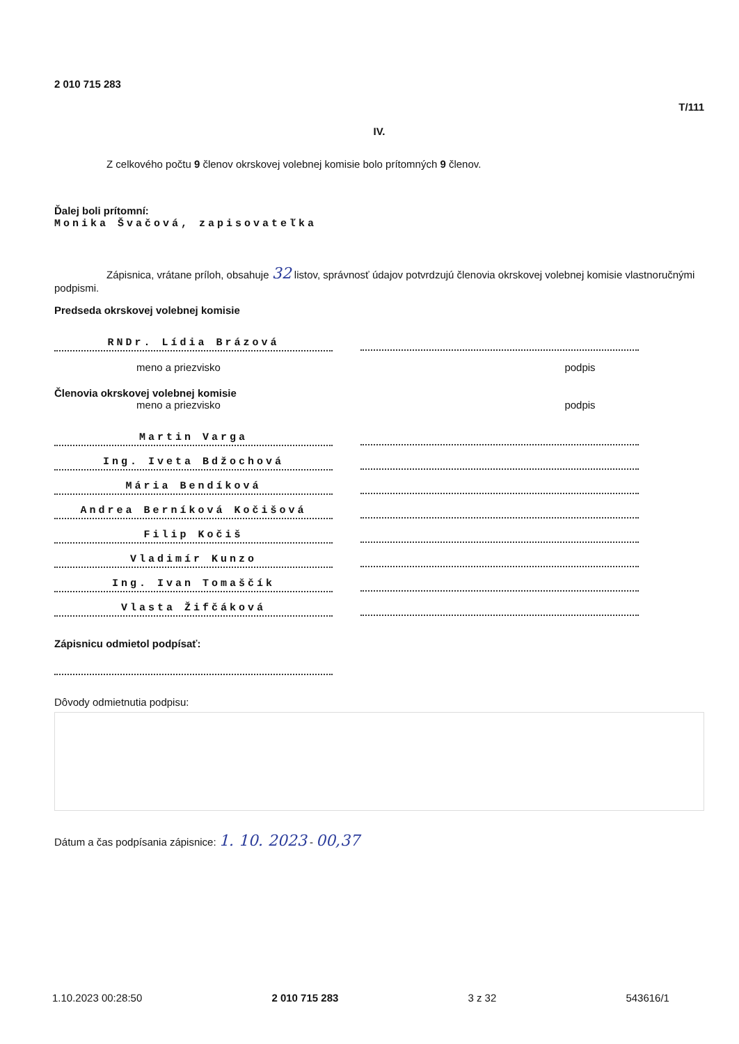2 010 715 283
T/111
IV.
Z celkového počtu 9 členov okrskovej volebnej komisie bolo prítomných 9 členov.
Ďalej boli prítomní:
Monika Švačová, zapisovateľka
Zápisnica, vrátane príloh, obsahuje 32 listov, správnosť údajov potvrdzujú členovia okrskovej volebnej komisie vlastnoručnými podpismi.
Predseda okrskovej volebnej komisie
RNDr. Lídia Brázová
meno a priezvisko podpis
Členovia okrskovej volebnej komisie
meno a priezvisko podpis
Martin Varga
Ing. Iveta Bdžochová
Mária Bendíková
Andrea Berníková Kočišová
Filip Kočiš
Vladimír Kunzo
Ing. Ivan Tomaščík
Vlasta Žifčáková
Zápisnicu odmietol podpísať:
Dôvody odmietnutia podpisu:
Dátum a čas podpísania zápisnice: 1. 10. 2023 - 00,37
1.10.2023 00:28:50 2 010 715 283 3 z 32 543616/1